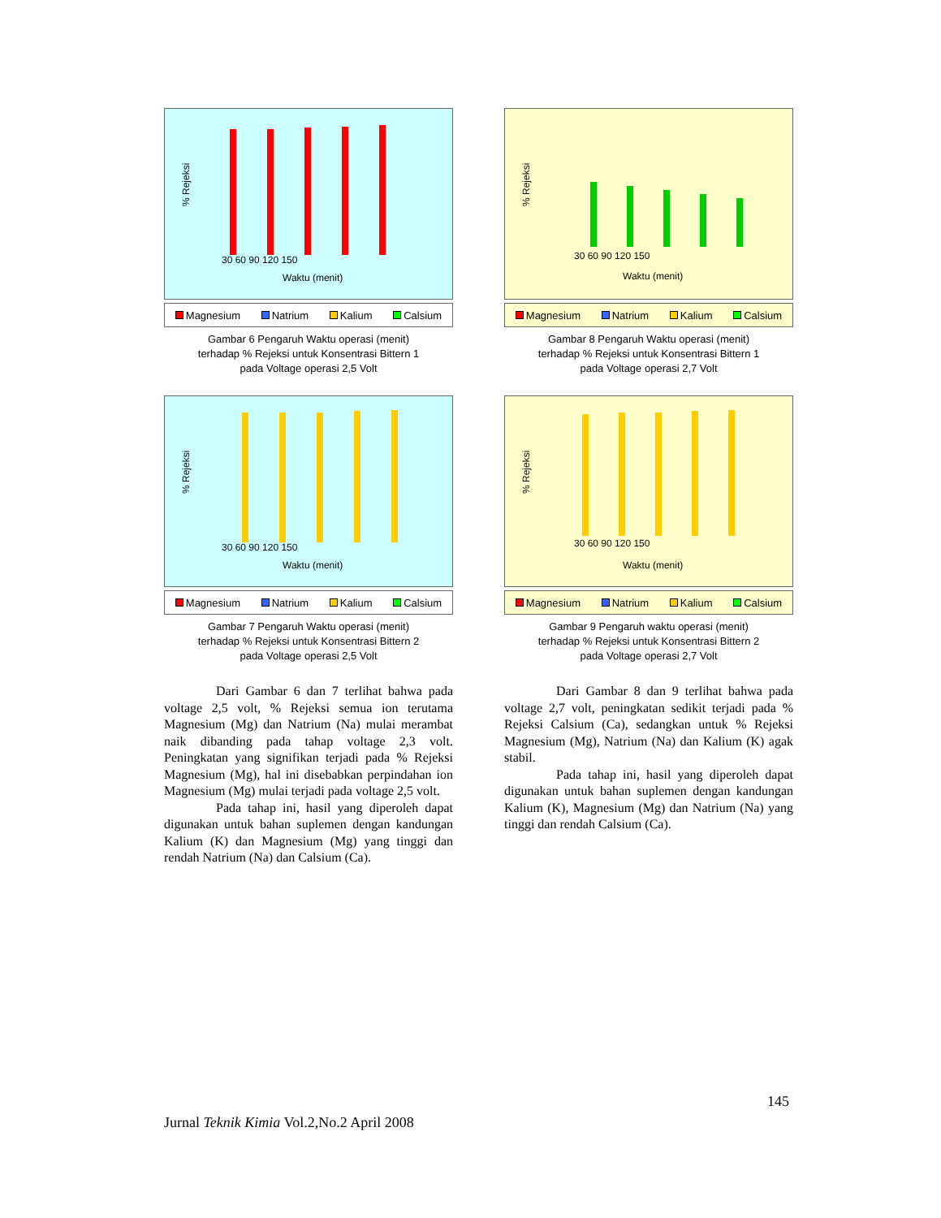% Rejeksi
30 60 90 120 150
Waktu (menit)
Magnesium Natrium Kalium Calsium
Gambar 6 Pengaruh Waktu operasi (menit) terhadap % Rejeksi untuk Konsentrasi Bittern 1 pada Voltage operasi 2,5 Volt
% Rejeksi
30 60 90 120 150
Waktu (menit)
Magnesium Natrium Kalium Calsium
Gambar 7 Pengaruh Waktu operasi (menit) terhadap % Rejeksi untuk Konsentrasi Bittern 2 pada Voltage operasi 2,5 Volt
Dari Gambar 6 dan 7 terlihat bahwa pada voltage 2,5 volt, % Rejeksi semua ion terutama Magnesium (Mg) dan Natrium (Na) mulai merambat naik dibanding pada tahap voltage 2,3 volt. Peningkatan yang signifikan terjadi pada % Rejeksi Magnesium (Mg), hal ini disebabkan perpindahan ion Magnesium (Mg) mulai terjadi pada voltage 2,5 volt.
Pada tahap ini, hasil yang diperoleh dapat digunakan untuk bahan suplemen dengan kandungan Kalium (K) dan Magnesium (Mg) yang tinggi dan rendah Natrium (Na) dan Calsium (Ca).
% Rejeksi
30 60 90 120 150
Waktu (menit)
Magnesium Natrium Kalium Calsium
Gambar 8 Pengaruh Waktu operasi (menit) terhadap % Rejeksi untuk Konsentrasi Bittern 1 pada Voltage operasi 2,7 Volt
% Rejeksi
30 60 90 120 150
Waktu (menit)
Magnesium Natrium Kalium Calsium
Gambar 9 Pengaruh waktu operasi (menit) terhadap % Rejeksi untuk Konsentrasi Bittern 2 pada Voltage operasi 2,7 Volt
Dari Gambar 8 dan 9 terlihat bahwa pada voltage 2,7 volt, peningkatan sedikit terjadi pada % Rejeksi Calsium (Ca), sedangkan untuk % Rejeksi Magnesium (Mg), Natrium (Na) dan Kalium (K) agak stabil.
Pada tahap ini, hasil yang diperoleh dapat digunakan untuk bahan suplemen dengan kandungan Kalium (K), Magnesium (Mg) dan Natrium (Na) yang tinggi dan rendah Calsium (Ca).
145
Jurnal Teknik Kimia Vol.2,No.2 April 2008